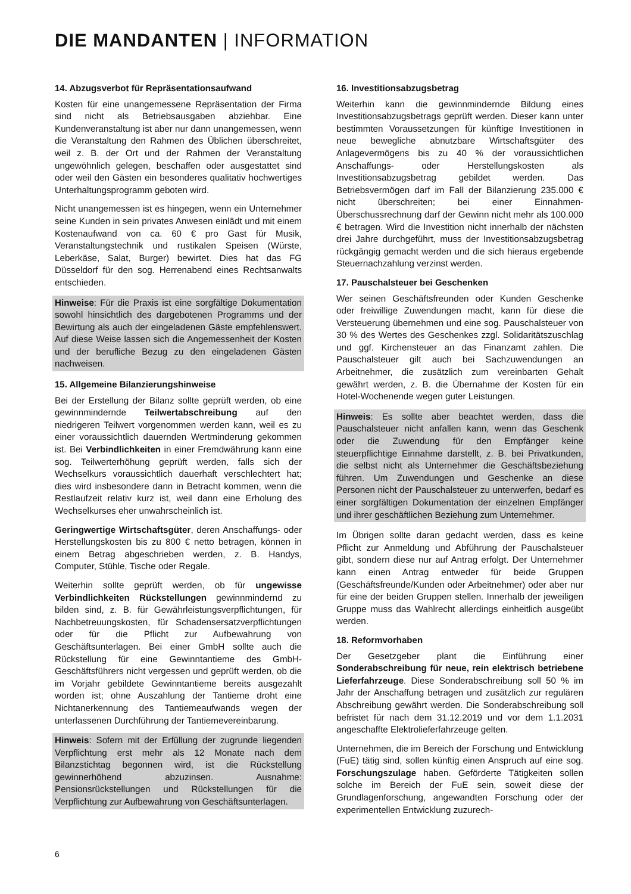DIE MANDANTEN | INFORMATION
14. Abzugsverbot für Repräsentationsaufwand
Kosten für eine unangemessene Repräsentation der Firma sind nicht als Betriebsausgaben abziehbar. Eine Kundenveranstaltung ist aber nur dann unangemessen, wenn die Veranstaltung den Rahmen des Üblichen überschreitet, weil z. B. der Ort und der Rahmen der Veranstaltung ungewöhnlich gelegen, beschaffen oder ausgestattet sind oder weil den Gästen ein besonderes qualitativ hochwertiges Unterhaltungsprogramm geboten wird.
Nicht unangemessen ist es hingegen, wenn ein Unternehmer seine Kunden in sein privates Anwesen einlädt und mit einem Kostenaufwand von ca. 60 € pro Gast für Musik, Veranstaltungstechnik und rustikalen Speisen (Würste, Leberkäse, Salat, Burger) bewirtet. Dies hat das FG Düsseldorf für den sog. Herrenabend eines Rechtsanwalts entschieden.
Hinweise: Für die Praxis ist eine sorgfältige Dokumentation sowohl hinsichtlich des dargebotenen Programms und der Bewirtung als auch der eingeladenen Gäste empfehlenswert. Auf diese Weise lassen sich die Angemessenheit der Kosten und der berufliche Bezug zu den eingeladenen Gästen nachweisen.
15. Allgemeine Bilanzierungshinweise
Bei der Erstellung der Bilanz sollte geprüft werden, ob eine gewinnmindernde Teilwertabschreibung auf den niedrigeren Teilwert vorgenommen werden kann, weil es zu einer voraussichtlich dauernden Wertminderung gekommen ist. Bei Verbindlichkeiten in einer Fremdwährung kann eine sog. Teilwerterhöhung geprüft werden, falls sich der Wechselkurs voraussichtlich dauerhaft verschlechtert hat; dies wird insbesondere dann in Betracht kommen, wenn die Restlaufzeit relativ kurz ist, weil dann eine Erholung des Wechselkurses eher unwahrscheinlich ist.
Geringwertige Wirtschaftsgüter, deren Anschaffungs- oder Herstellungskosten bis zu 800 € netto betragen, können in einem Betrag abgeschrieben werden, z. B. Handys, Computer, Stühle, Tische oder Regale.
Weiterhin sollte geprüft werden, ob für ungewisse Verbindlichkeiten Rückstellungen gewinnmindernd zu bilden sind, z. B. für Gewährleistungsverpflichtungen, für Nachbetreuungskosten, für Schadensersatzverpflichtungen oder für die Pflicht zur Aufbewahrung von Geschäftsunterlagen. Bei einer GmbH sollte auch die Rückstellung für eine Gewinntantieme des GmbH-Geschäftsführers nicht vergessen und geprüft werden, ob die im Vorjahr gebildete Gewinntantieme bereits ausgezahlt worden ist; ohne Auszahlung der Tantieme droht eine Nichtanerkennung des Tantiemeaufwands wegen der unterlassenen Durchführung der Tantiemevereinbarung.
Hinweis: Sofern mit der Erfüllung der zugrunde liegenden Verpflichtung erst mehr als 12 Monate nach dem Bilanzstichtag begonnen wird, ist die Rückstellung gewinnerhöhend abzuzinsen. Ausnahme: Pensionsrückstellungen und Rückstellungen für die Verpflichtung zur Aufbewahrung von Geschäftsunterlagen.
16. Investitionsabzugsbetrag
Weiterhin kann die gewinnmindernde Bildung eines Investitionsabzugsbetrags geprüft werden. Dieser kann unter bestimmten Voraussetzungen für künftige Investitionen in neue bewegliche abnutzbare Wirtschaftsgüter des Anlagevermögens bis zu 40 % der voraussichtlichen Anschaffungs- oder Herstellungskosten als Investitionsabzugsbetrag gebildet werden. Das Betriebsvermögen darf im Fall der Bilanzierung 235.000 € nicht überschreiten; bei einer Einnahmen-Überschussrechnung darf der Gewinn nicht mehr als 100.000 € betragen. Wird die Investition nicht innerhalb der nächsten drei Jahre durchgeführt, muss der Investitionsabzugsbetrag rückgängig gemacht werden und die sich hieraus ergebende Steuernachzahlung verzinst werden.
17. Pauschalsteuer bei Geschenken
Wer seinen Geschäftsfreunden oder Kunden Geschenke oder freiwillige Zuwendungen macht, kann für diese die Versteuerung übernehmen und eine sog. Pauschalsteuer von 30 % des Wertes des Geschenkes zzgl. Solidaritätszuschlag und ggf. Kirchensteuer an das Finanzamt zahlen. Die Pauschalsteuer gilt auch bei Sachzuwendungen an Arbeitnehmer, die zusätzlich zum vereinbarten Gehalt gewährt werden, z. B. die Übernahme der Kosten für ein Hotel-Wochenende wegen guter Leistungen.
Hinweis: Es sollte aber beachtet werden, dass die Pauschalsteuer nicht anfallen kann, wenn das Geschenk oder die Zuwendung für den Empfänger keine steuerpflichtige Einnahme darstellt, z. B. bei Privatkunden, die selbst nicht als Unternehmer die Geschäftsbeziehung führen. Um Zuwendungen und Geschenke an diese Personen nicht der Pauschalsteuer zu unterwerfen, bedarf es einer sorgfältigen Dokumentation der einzelnen Empfänger und ihrer geschäftlichen Beziehung zum Unternehmer.
Im Übrigen sollte daran gedacht werden, dass es keine Pflicht zur Anmeldung und Abführung der Pauschalsteuer gibt, sondern diese nur auf Antrag erfolgt. Der Unternehmer kann einen Antrag entweder für beide Gruppen (Geschäftsfreunde/Kunden oder Arbeitnehmer) oder aber nur für eine der beiden Gruppen stellen. Innerhalb der jeweiligen Gruppe muss das Wahlrecht allerdings einheitlich ausgeübt werden.
18. Reformvorhaben
Der Gesetzgeber plant die Einführung einer Sonderabschreibung für neue, rein elektrisch betriebene Lieferfahrzeuge. Diese Sonderabschreibung soll 50 % im Jahr der Anschaffung betragen und zusätzlich zur regulären Abschreibung gewährt werden. Die Sonderabschreibung soll befristet für nach dem 31.12.2019 und vor dem 1.1.2031 angeschaffte Elektrolieferfahrzeuge gelten.
Unternehmen, die im Bereich der Forschung und Entwicklung (FuE) tätig sind, sollen künftig einen Anspruch auf eine sog. Forschungszulage haben. Geförderte Tätigkeiten sollen solche im Bereich der FuE sein, soweit diese der Grundlagenforschung, angewandten Forschung oder der experimentellen Entwicklung zuzurech-
6